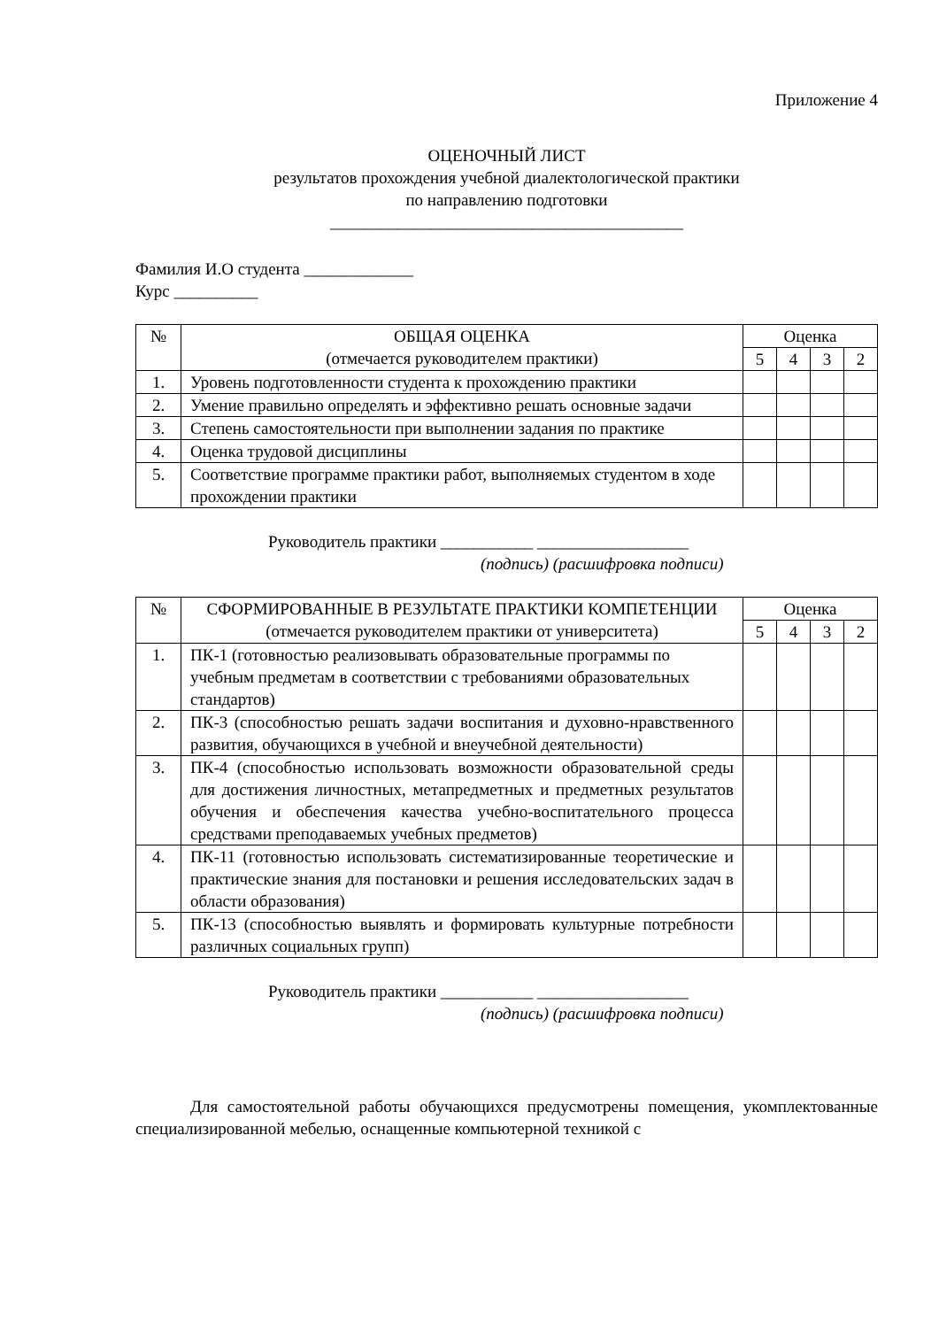Приложение 4
ОЦЕНОЧНЫЙ ЛИСТ
результатов прохождения учебной диалектологической практики
по направлению подготовки
__________________________________________
Фамилия И.О студента _____________
Курс __________
| № | ОБЩАЯ ОЦЕНКА (отмечается руководителем практики) | Оценка | | | |
| --- | --- | --- | --- | --- | --- |
| | | 5 | 4 | 3 | 2 |
| 1. | Уровень подготовленности студента к прохождению практики | | | | |
| 2. | Умение правильно определять и эффективно решать основные задачи | | | | |
| 3. | Степень самостоятельности при выполнении задания по практике | | | | |
| 4. | Оценка трудовой дисциплины | | | | |
| 5. | Соответствие программе практики работ, выполняемых студентом в ходе прохождении практики | | | | |
Руководитель практики ___________ __________________
(подпись) (расшифровка подписи)
| № | СФОРМИРОВАННЫЕ В РЕЗУЛЬТАТЕ ПРАКТИКИ КОМПЕТЕНЦИИ (отмечается руководителем практики от университета) | Оценка | | | |
| --- | --- | --- | --- | --- | --- |
| | | 5 | 4 | 3 | 2 |
| 1. | ПК-1 (готовностью реализовывать образовательные программы по учебным предметам в соответствии с требованиями образовательных стандартов) | | | | |
| 2. | ПК-3 (способностью решать задачи воспитания и духовно-нравственного развития, обучающихся в учебной и внеучебной деятельности) | | | | |
| 3. | ПК-4 (способностью использовать возможности образовательной среды для достижения личностных, метапредметных и предметных результатов обучения и обеспечения качества учебно-воспитательного процесса средствами преподаваемых учебных предметов) | | | | |
| 4. | ПК-11 (готовностью использовать систематизированные теоретические и практические знания для постановки и решения исследовательских задач в области образования) | | | | |
| 5. | ПК-13 (способностью выявлять и формировать культурные потребности различных социальных групп) | | | | |
Руководитель практики ___________ __________________
(подпись) (расшифровка подписи)
Для самостоятельной работы обучающихся предусмотрены помещения, укомплектованные специализированной мебелью, оснащенные компьютерной техникой с